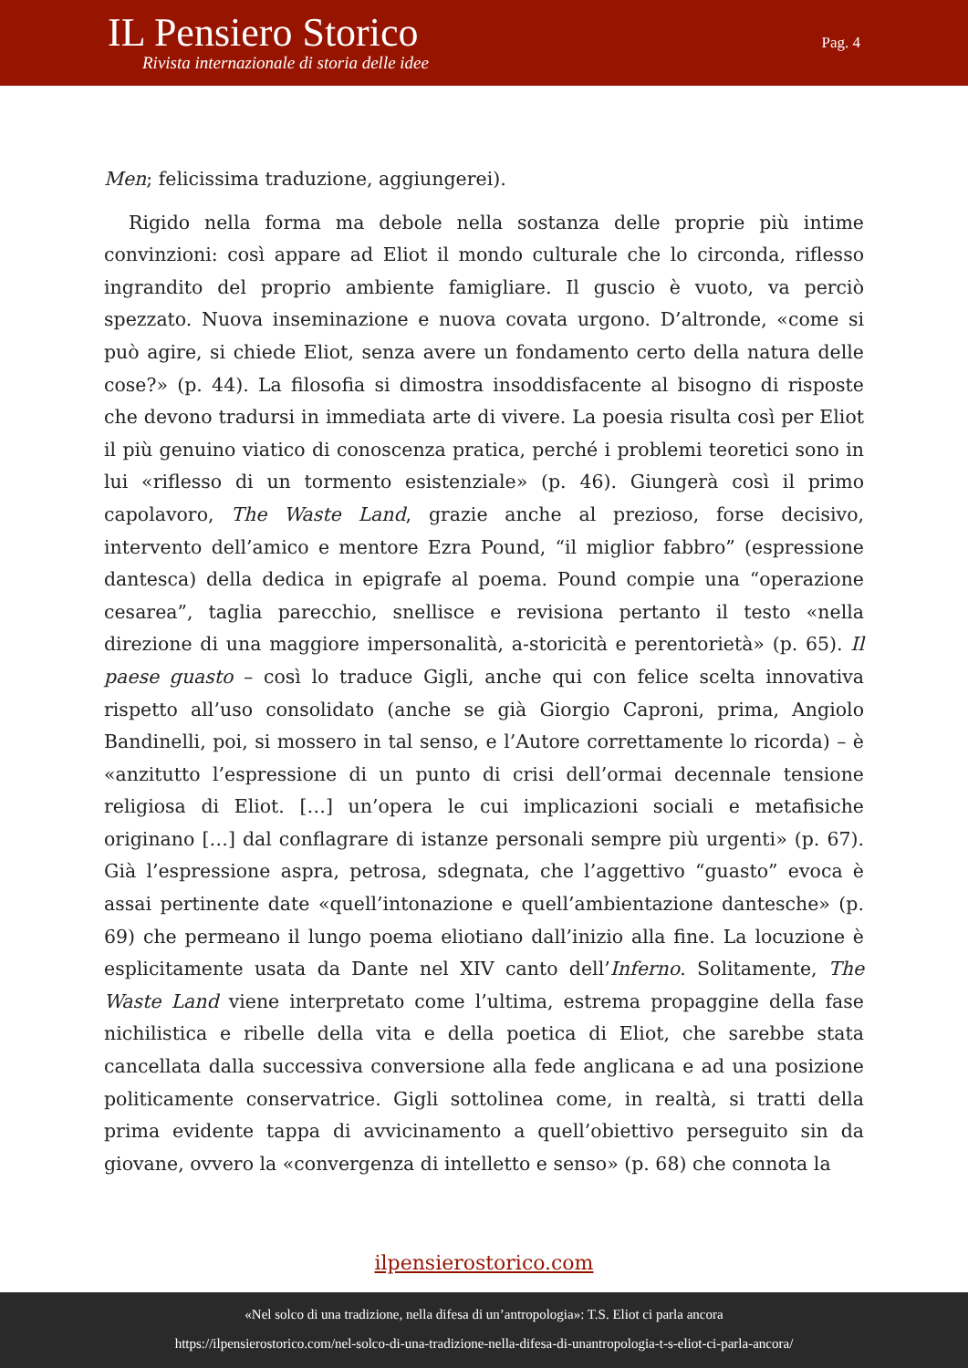IL Pensiero Storico
Rivista internazionale di storia delle idee
Pag. 4
Men; felicissima traduzione, aggiungerei).
Rigido nella forma ma debole nella sostanza delle proprie più intime convinzioni: così appare ad Eliot il mondo culturale che lo circonda, riflesso ingrandito del proprio ambiente famigliare. Il guscio è vuoto, va perciò spezzato. Nuova inseminazione e nuova covata urgono. D’altronde, «come si può agire, si chiede Eliot, senza avere un fondamento certo della natura delle cose?» (p. 44). La filosofia si dimostra insoddisfacente al bisogno di risposte che devono tradursi in immediata arte di vivere. La poesia risulta così per Eliot il più genuino viatico di conoscenza pratica, perché i problemi teoretici sono in lui «riflesso di un tormento esistenziale» (p. 46). Giungerà così il primo capolavoro, The Waste Land, grazie anche al prezioso, forse decisivo, intervento dell’amico e mentore Ezra Pound, “il miglior fabbro” (espressione dantesca) della dedica in epigrafe al poema. Pound compie una “operazione cesarea”, taglia parecchio, snellisce e revisiona pertanto il testo «nella direzione di una maggiore impersonalità, a-storicità e perentorietà» (p. 65). Il paese guasto – così lo traduce Gigli, anche qui con felice scelta innovativa rispetto all’uso consolidato (anche se già Giorgio Caproni, prima, Angiolo Bandinelli, poi, si mossero in tal senso, e l’Autore correttamente lo ricorda) – è «anzitutto l’espressione di un punto di crisi dell’ormai decennale tensione religiosa di Eliot. […] un’opera le cui implicazioni sociali e metafisiche originano […] dal conflagrare di istanze personali sempre più urgenti» (p. 67). Già l’espressione aspra, petrosa, sdegnata, che l’aggettivo “guasto” evoca è assai pertinente date «quell’intonazione e quell’ambientazione dantesche» (p. 69) che permeano il lungo poema eliotiano dall’inizio alla fine. La locuzione è esplicitamente usata da Dante nel XIV canto dell’Inferno. Solitamente, The Waste Land viene interpretato come l’ultima, estrema propaggine della fase nichilistica e ribelle della vita e della poetica di Eliot, che sarebbe stata cancellata dalla successiva conversione alla fede anglicana e ad una posizione politicamente conservatrice. Gigli sottolinea come, in realtà, si tratti della prima evidente tappa di avvicinamento a quell’obiettivo perseguito sin da giovane, ovvero la «convergenza di intelletto e senso» (p. 68) che connota la
ilpensierostorico.com
«Nel solco di una tradizione, nella difesa di un’antropologia»: T.S. Eliot ci parla ancora
https://ilpensierostorico.com/nel-solco-di-una-tradizione-nella-difesa-di-unantropologia-t-s-eliot-ci-parla-ancora/